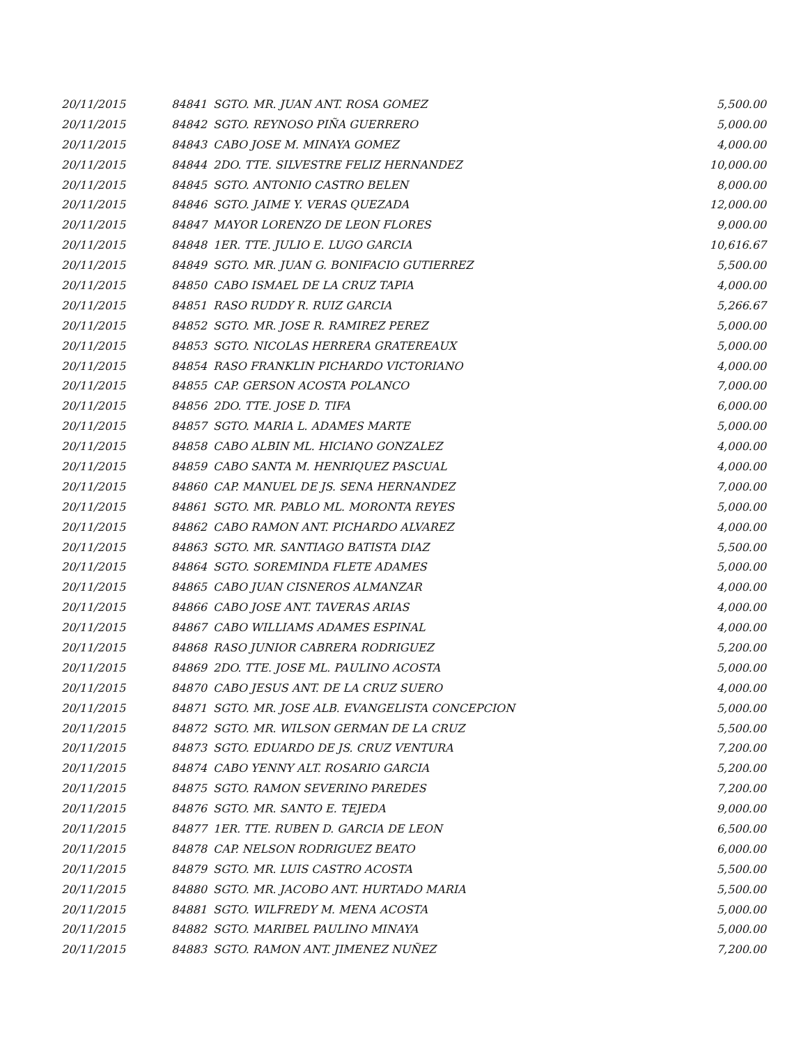| 20/11/2015 | 84841 | SGTO. MR. JUAN ANT. ROSA GOMEZ | 5,500.00 |
| 20/11/2015 | 84842 | SGTO. REYNOSO PIÑA GUERRERO | 5,000.00 |
| 20/11/2015 | 84843 | CABO JOSE M. MINAYA GOMEZ | 4,000.00 |
| 20/11/2015 | 84844 | 2DO. TTE. SILVESTRE FELIZ HERNANDEZ | 10,000.00 |
| 20/11/2015 | 84845 | SGTO. ANTONIO CASTRO BELEN | 8,000.00 |
| 20/11/2015 | 84846 | SGTO. JAIME Y. VERAS QUEZADA | 12,000.00 |
| 20/11/2015 | 84847 | MAYOR LORENZO DE LEON FLORES | 9,000.00 |
| 20/11/2015 | 84848 | 1ER. TTE. JULIO E. LUGO GARCIA | 10,616.67 |
| 20/11/2015 | 84849 | SGTO. MR. JUAN G. BONIFACIO GUTIERREZ | 5,500.00 |
| 20/11/2015 | 84850 | CABO ISMAEL DE LA CRUZ TAPIA | 4,000.00 |
| 20/11/2015 | 84851 | RASO RUDDY R. RUIZ GARCIA | 5,266.67 |
| 20/11/2015 | 84852 | SGTO. MR. JOSE R. RAMIREZ PEREZ | 5,000.00 |
| 20/11/2015 | 84853 | SGTO. NICOLAS HERRERA GRATEREAUX | 5,000.00 |
| 20/11/2015 | 84854 | RASO FRANKLIN PICHARDO VICTORIANO | 4,000.00 |
| 20/11/2015 | 84855 | CAP. GERSON ACOSTA POLANCO | 7,000.00 |
| 20/11/2015 | 84856 | 2DO. TTE. JOSE D. TIFA | 6,000.00 |
| 20/11/2015 | 84857 | SGTO. MARIA L. ADAMES MARTE | 5,000.00 |
| 20/11/2015 | 84858 | CABO ALBIN ML. HICIANO GONZALEZ | 4,000.00 |
| 20/11/2015 | 84859 | CABO SANTA M. HENRIQUEZ PASCUAL | 4,000.00 |
| 20/11/2015 | 84860 | CAP. MANUEL DE JS. SENA HERNANDEZ | 7,000.00 |
| 20/11/2015 | 84861 | SGTO. MR. PABLO ML. MORONTA REYES | 5,000.00 |
| 20/11/2015 | 84862 | CABO RAMON ANT. PICHARDO ALVAREZ | 4,000.00 |
| 20/11/2015 | 84863 | SGTO. MR. SANTIAGO BATISTA DIAZ | 5,500.00 |
| 20/11/2015 | 84864 | SGTO. SOREMINDA FLETE ADAMES | 5,000.00 |
| 20/11/2015 | 84865 | CABO JUAN CISNEROS ALMANZAR | 4,000.00 |
| 20/11/2015 | 84866 | CABO JOSE ANT. TAVERAS ARIAS | 4,000.00 |
| 20/11/2015 | 84867 | CABO WILLIAMS ADAMES ESPINAL | 4,000.00 |
| 20/11/2015 | 84868 | RASO JUNIOR CABRERA RODRIGUEZ | 5,200.00 |
| 20/11/2015 | 84869 | 2DO. TTE. JOSE ML. PAULINO ACOSTA | 5,000.00 |
| 20/11/2015 | 84870 | CABO JESUS ANT. DE LA CRUZ SUERO | 4,000.00 |
| 20/11/2015 | 84871 | SGTO. MR. JOSE ALB. EVANGELISTA CONCEPCION | 5,000.00 |
| 20/11/2015 | 84872 | SGTO. MR. WILSON GERMAN DE LA CRUZ | 5,500.00 |
| 20/11/2015 | 84873 | SGTO. EDUARDO DE JS. CRUZ VENTURA | 7,200.00 |
| 20/11/2015 | 84874 | CABO YENNY ALT. ROSARIO GARCIA | 5,200.00 |
| 20/11/2015 | 84875 | SGTO. RAMON SEVERINO PAREDES | 7,200.00 |
| 20/11/2015 | 84876 | SGTO. MR. SANTO E. TEJEDA | 9,000.00 |
| 20/11/2015 | 84877 | 1ER. TTE. RUBEN D. GARCIA DE LEON | 6,500.00 |
| 20/11/2015 | 84878 | CAP. NELSON RODRIGUEZ BEATO | 6,000.00 |
| 20/11/2015 | 84879 | SGTO. MR. LUIS CASTRO ACOSTA | 5,500.00 |
| 20/11/2015 | 84880 | SGTO. MR. JACOBO ANT. HURTADO MARIA | 5,500.00 |
| 20/11/2015 | 84881 | SGTO. WILFREDY M. MENA ACOSTA | 5,000.00 |
| 20/11/2015 | 84882 | SGTO. MARIBEL PAULINO MINAYA | 5,000.00 |
| 20/11/2015 | 84883 | SGTO. RAMON ANT. JIMENEZ NUÑEZ | 7,200.00 |